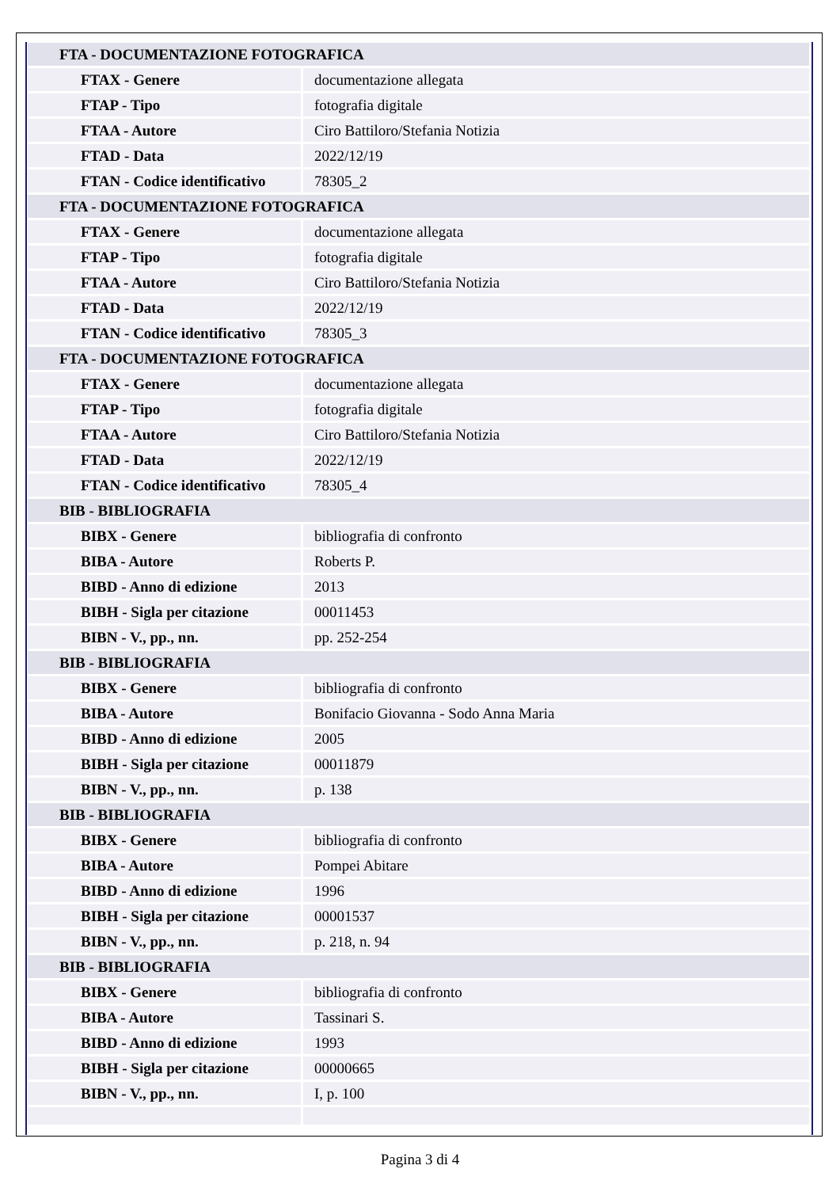| FTA - DOCUMENTAZIONE FOTOGRAFICA | |
| FTAX - Genere | documentazione allegata |
| FTAP - Tipo | fotografia digitale |
| FTAA - Autore | Ciro Battiloro/Stefania Notizia |
| FTAD - Data | 2022/12/19 |
| FTAN - Codice identificativo | 78305_2 |
| FTA - DOCUMENTAZIONE FOTOGRAFICA | |
| FTAX - Genere | documentazione allegata |
| FTAP - Tipo | fotografia digitale |
| FTAA - Autore | Ciro Battiloro/Stefania Notizia |
| FTAD - Data | 2022/12/19 |
| FTAN - Codice identificativo | 78305_3 |
| FTA - DOCUMENTAZIONE FOTOGRAFICA | |
| FTAX - Genere | documentazione allegata |
| FTAP - Tipo | fotografia digitale |
| FTAA - Autore | Ciro Battiloro/Stefania Notizia |
| FTAD - Data | 2022/12/19 |
| FTAN - Codice identificativo | 78305_4 |
| BIB - BIBLIOGRAFIA | |
| BIBX - Genere | bibliografia di confronto |
| BIBA - Autore | Roberts P. |
| BIBD - Anno di edizione | 2013 |
| BIBH - Sigla per citazione | 00011453 |
| BIBN - V., pp., nn. | pp. 252-254 |
| BIB - BIBLIOGRAFIA | |
| BIBX - Genere | bibliografia di confronto |
| BIBA - Autore | Bonifacio Giovanna - Sodo Anna Maria |
| BIBD - Anno di edizione | 2005 |
| BIBH - Sigla per citazione | 00011879 |
| BIBN - V., pp., nn. | p. 138 |
| BIB - BIBLIOGRAFIA | |
| BIBX - Genere | bibliografia di confronto |
| BIBA - Autore | Pompei Abitare |
| BIBD - Anno di edizione | 1996 |
| BIBH - Sigla per citazione | 00001537 |
| BIBN - V., pp., nn. | p. 218, n. 94 |
| BIB - BIBLIOGRAFIA | |
| BIBX - Genere | bibliografia di confronto |
| BIBA - Autore | Tassinari S. |
| BIBD - Anno di edizione | 1993 |
| BIBH - Sigla per citazione | 00000665 |
| BIBN - V., pp., nn. | I, p. 100 |
Pagina 3 di 4